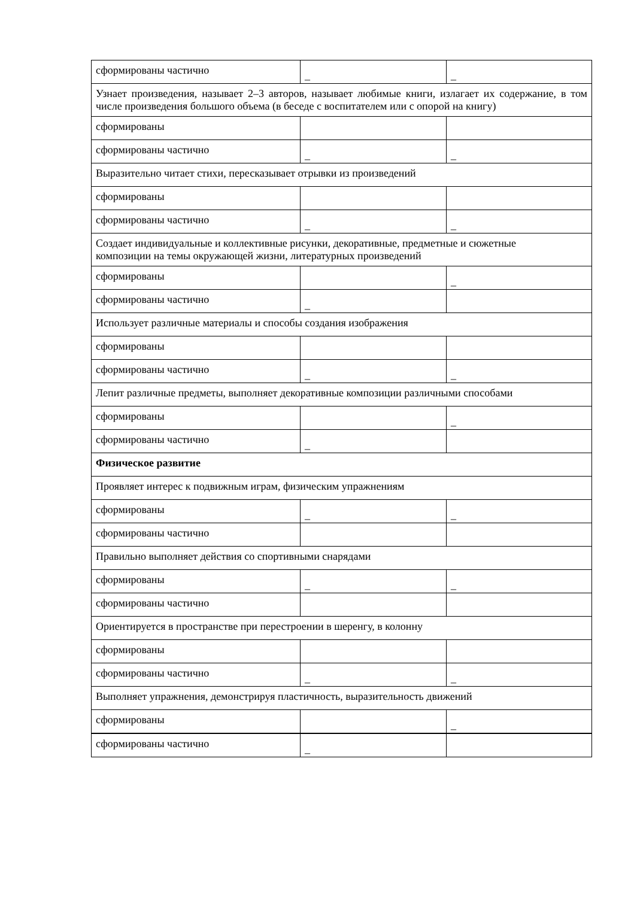| сформированы частично | _ | _ |
| Узнает произведения, называет 2–3 авторов, называет любимые книги, излагает их содержание, в том числе произведения большого объема (в беседе с воспитателем или с опорой на книгу) | | |
| сформированы | | |
| сформированы частично | _ | _ |
| Выразительно читает стихи, пересказывает отрывки из произведений | | |
| сформированы | | |
| сформированы частично | _ | _ |
| Создает индивидуальные и коллективные рисунки, декоративные, предметные и сюжетные композиции на темы окружающей жизни, литературных произведений | | |
| сформированы | | _ |
| сформированы частично | _ | |
| Использует различные материалы и способы создания изображения | | |
| сформированы | | |
| сформированы частично | _ | _ |
| Лепит различные предметы, выполняет декоративные композиции различными способами | | |
| сформированы | | _ |
| сформированы частично | _ | |
| Физическое развитие | | |
| Проявляет интерес к подвижным играм, физическим упражнениям | | |
| сформированы | _ | _ |
| сформированы частично | | |
| Правильно выполняет действия со спортивными снарядами | | |
| сформированы | _ | _ |
| сформированы частично | | |
| Ориентируется в пространстве при перестроении в шеренгу, в колонну | | |
| сформированы | | |
| сформированы частично | _ | _ |
| Выполняет упражнения, демонстрируя пластичность, выразительность движений | | |
| сформированы | | _ |
| сформированы частично | _ | |